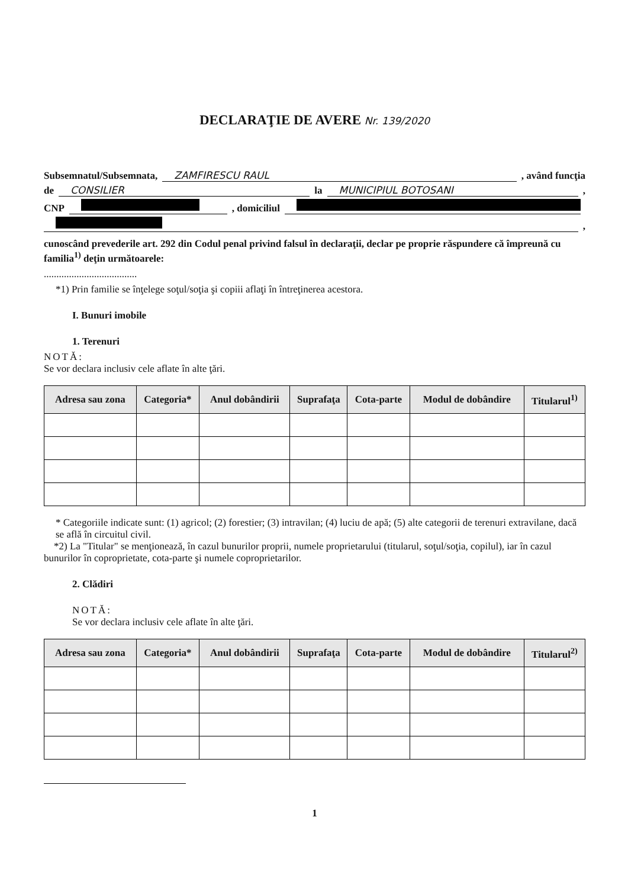DECLARAŢIE DE AVERE Nr. 139/2020
Subsemnatul/Subsemnata, ZAMFIRESCU RAUL, având funcţia
de CONSILIER la MUNICIPIUL BOTOSANI,
CNP , domiciliul
,
cunoscând prevederile art. 292 din Codul penal privind falsul în declaraţii, declar pe proprie răspundere că împreună cu familia<sup>1)</sup> deţin următoarele:
.....................................
*1) Prin familie se înţelege soţul/soţia şi copiii aflaţi în întreţinerea acestora.
I. Bunuri imobile
1. Terenuri
NOTĂ:
Se vor declara inclusiv cele aflate în alte ţări.
| Adresa sau zona | Categoria* | Anul dobândirii | Suprafaţa | Cota-parte | Modul de dobândire | Titularul<sup>1)</sup> |
| --- | --- | --- | --- | --- | --- | --- |
* Categoriile indicate sunt: (1) agricol; (2) forestier; (3) intravilan; (4) luciu de apă; (5) alte categorii de terenuri extravilane, dacă se află în circuitul civil.
*2) La "Titular" se menţionează, în cazul bunurilor proprii, numele proprietarului (titularul, soţul/soţia, copilul), iar în cazul bunurilor în coproprietate, cota-parte şi numele coproprietarilor.
2. Clădiri
NOTĂ:
Se vor declara inclusiv cele aflate în alte ţări.
| Adresa sau zona | Categoria* | Anul dobândirii | Suprafaţa | Cota-parte | Modul de dobândire | Titularul<sup>2)</sup> |
| --- | --- | --- | --- | --- | --- | --- |
1